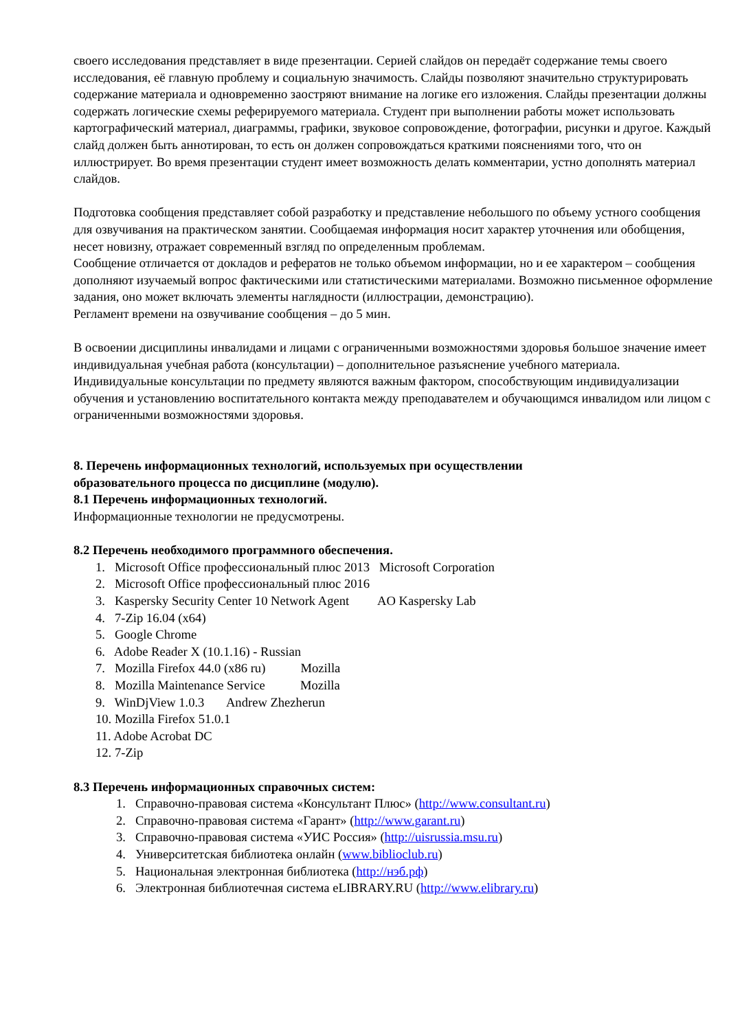своего исследования представляет в виде презентации. Серией слайдов он передаёт содержание темы своего исследования, её главную проблему и социальную значимость. Слайды позволяют значительно структурировать содержание материала и одновременно заостряют внимание на логике его изложения. Слайды презентации должны содержать логические схемы реферируемого материала. Студент при выполнении работы может использовать картографический материал, диаграммы, графики, звуковое сопровождение, фотографии, рисунки и другое. Каждый слайд должен быть аннотирован, то есть он должен сопровождаться краткими пояснениями того, что он иллюстрирует. Во время презентации студент имеет возможность делать комментарии, устно дополнять материал слайдов.
Подготовка сообщения представляет собой разработку и представление небольшого по объему устного сообщения для озвучивания на практическом занятии. Сообщаемая информация носит характер уточнения или обобщения, несет новизну, отражает современный взгляд по определенным проблемам.
Сообщение отличается от докладов и рефератов не только объемом информации, но и ее характером – сообщения дополняют изучаемый вопрос фактическими или статистическими материалами. Возможно письменное оформление задания, оно может включать элементы наглядности (иллюстрации, демонстрацию).
Регламент времени на озвучивание сообщения – до 5 мин.
В освоении дисциплины инвалидами и лицами с ограниченными возможностями здоровья большое значение имеет индивидуальная учебная работа (консультации) – дополнительное разъяснение учебного материала.
Индивидуальные консультации по предмету являются важным фактором, способствующим индивидуализации обучения и установлению воспитательного контакта между преподавателем и обучающимся инвалидом или лицом с ограниченными возможностями здоровья.
8. Перечень информационных технологий, используемых при осуществлении
образовательного процесса по дисциплине (модулю).
8.1 Перечень информационных технологий.
Информационные технологии не предусмотрены.
8.2 Перечень необходимого программного обеспечения.
1. Microsoft Office профессиональный плюс 2013 Microsoft Corporation
2. Microsoft Office профессиональный плюс 2016
3. Kaspersky Security Center 10 Network Agent AO Kaspersky Lab
4. 7-Zip 16.04 (x64)
5. Google Chrome
6. Adobe Reader X (10.1.16) - Russian
7. Mozilla Firefox 44.0 (x86 ru) Mozilla
8. Mozilla Maintenance Service Mozilla
9. WinDjView 1.0.3 Andrew Zhezherun
10. Mozilla Firefox 51.0.1
11. Adobe Acrobat DC
12. 7-Zip
8.3 Перечень информационных справочных систем:
1. Справочно-правовая система «Консультант Плюс» (http://www.consultant.ru)
2. Справочно-правовая система «Гарант» (http://www.garant.ru)
3. Справочно-правовая система «УИС Россия» (http://uisrussia.msu.ru)
4. Университетская библиотека онлайн (www.biblioclub.ru)
5. Национальная электронная библиотека (http://нэб.рф)
6. Электронная библиотечная система eLIBRARY.RU (http://www.elibrary.ru)